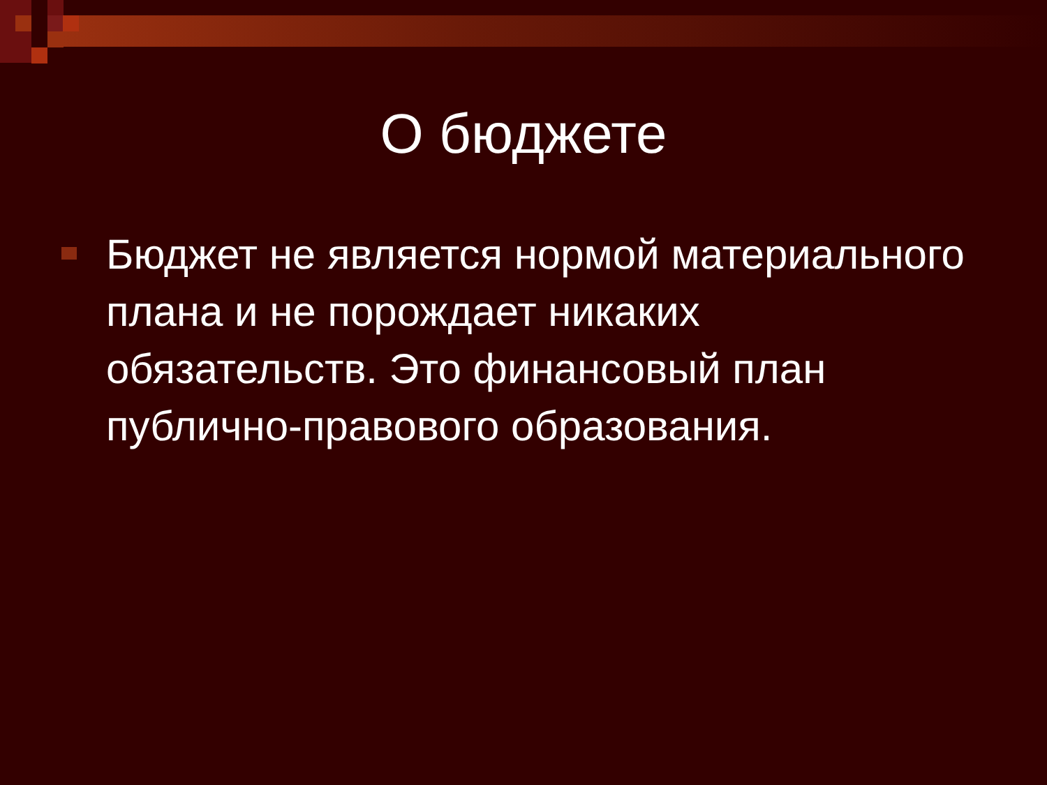О бюджете
Бюджет не является нормой материального плана и не порождает никаких обязательств. Это финансовый план публично-правового образования.